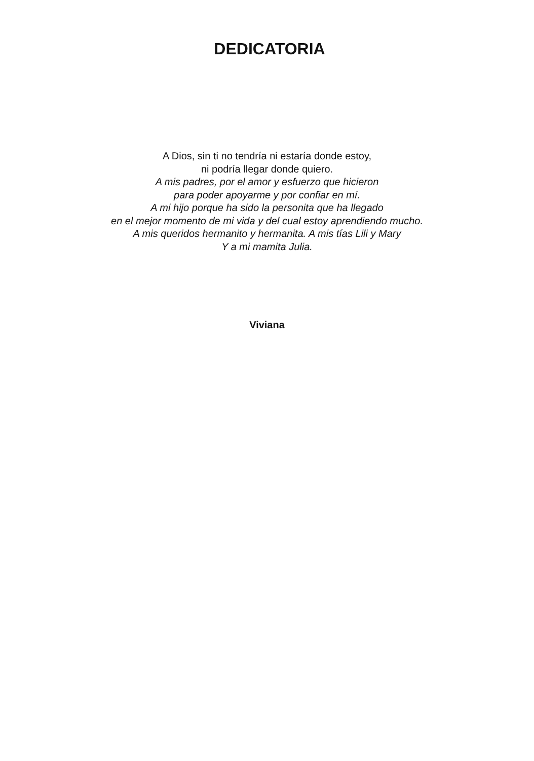DEDICATORIA
A Dios, sin ti no tendría ni estaría donde estoy,
ni podría llegar donde quiero.
A mis padres, por el amor y esfuerzo que hicieron
para poder apoyarme y por confiar en mí.
A mi hijo porque ha sido la personita que ha llegado
en el mejor momento de mi vida y del cual estoy aprendiendo mucho.
A mis queridos hermanito y hermanita. A mis tías Lili y Mary
Y a mi mamita Julia.
Viviana